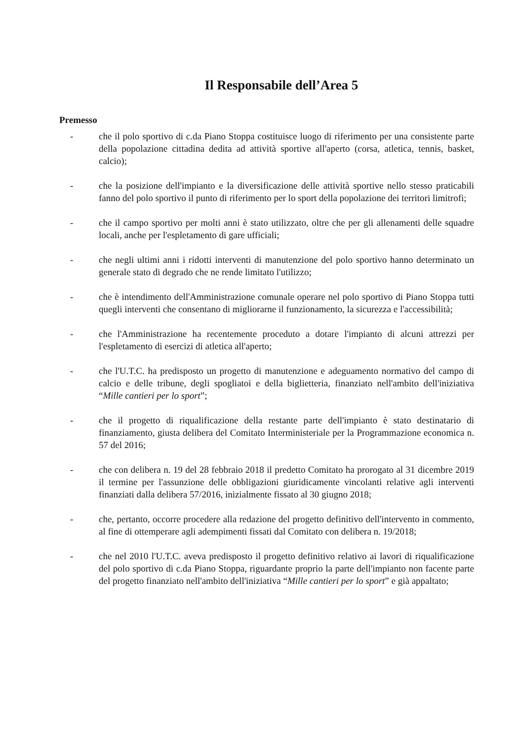Il Responsabile dell’Area 5
Premesso
- che il polo sportivo di c.da Piano Stoppa costituisce luogo di riferimento per una consistente parte della popolazione cittadina dedita ad attività sportive all'aperto (corsa, atletica, tennis, basket, calcio);
- che la posizione dell'impianto e la diversificazione delle attività sportive nello stesso praticabili fanno del polo sportivo il punto di riferimento per lo sport della popolazione dei territori limitrofi;
- che il campo sportivo per molti anni è stato utilizzato, oltre che per gli allenamenti delle squadre locali, anche per l'espletamento di gare ufficiali;
- che negli ultimi anni i ridotti interventi di manutenzione del polo sportivo hanno determinato un generale stato di degrado che ne rende limitato l'utilizzo;
- che è intendimento dell'Amministrazione comunale operare nel polo sportivo di Piano Stoppa tutti quegli interventi che consentano di migliorarne il funzionamento, la sicurezza e l'accessibilità;
- che l'Amministrazione ha recentemente proceduto a dotare l'impianto di alcuni attrezzi per l'espletamento di esercizi di atletica all'aperto;
- che l'U.T.C. ha predisposto un progetto di manutenzione e adeguamento normativo del campo di calcio e delle tribune, degli spogliatoi e della biglietteria, finanziato nell'ambito dell'iniziativa “Mille cantieri per lo sport”;
- che il progetto di riqualificazione della restante parte dell'impianto è stato destinatario di finanziamento, giusta delibera del Comitato Interministeriale per la Programmazione economica n. 57 del 2016;
- che con delibera n. 19 del 28 febbraio 2018 il predetto Comitato ha prorogato al 31 dicembre 2019 il termine per l'assunzione delle obbligazioni giuridicamente vincolanti relative agli interventi finanziati dalla delibera 57/2016, inizialmente fissato al 30 giugno 2018;
- che, pertanto, occorre procedere alla redazione del progetto definitivo dell'intervento in commento, al fine di ottemperare agli adempimenti fissati dal Comitato con delibera n. 19/2018;
- che nel 2010 l'U.T.C. aveva predisposto il progetto definitivo relativo ai lavori di riqualificazione del polo sportivo di c.da Piano Stoppa, riguardante proprio la parte dell'impianto non facente parte del progetto finanziato nell'ambito dell'iniziativa “Mille cantieri per lo sport” e già appaltato;